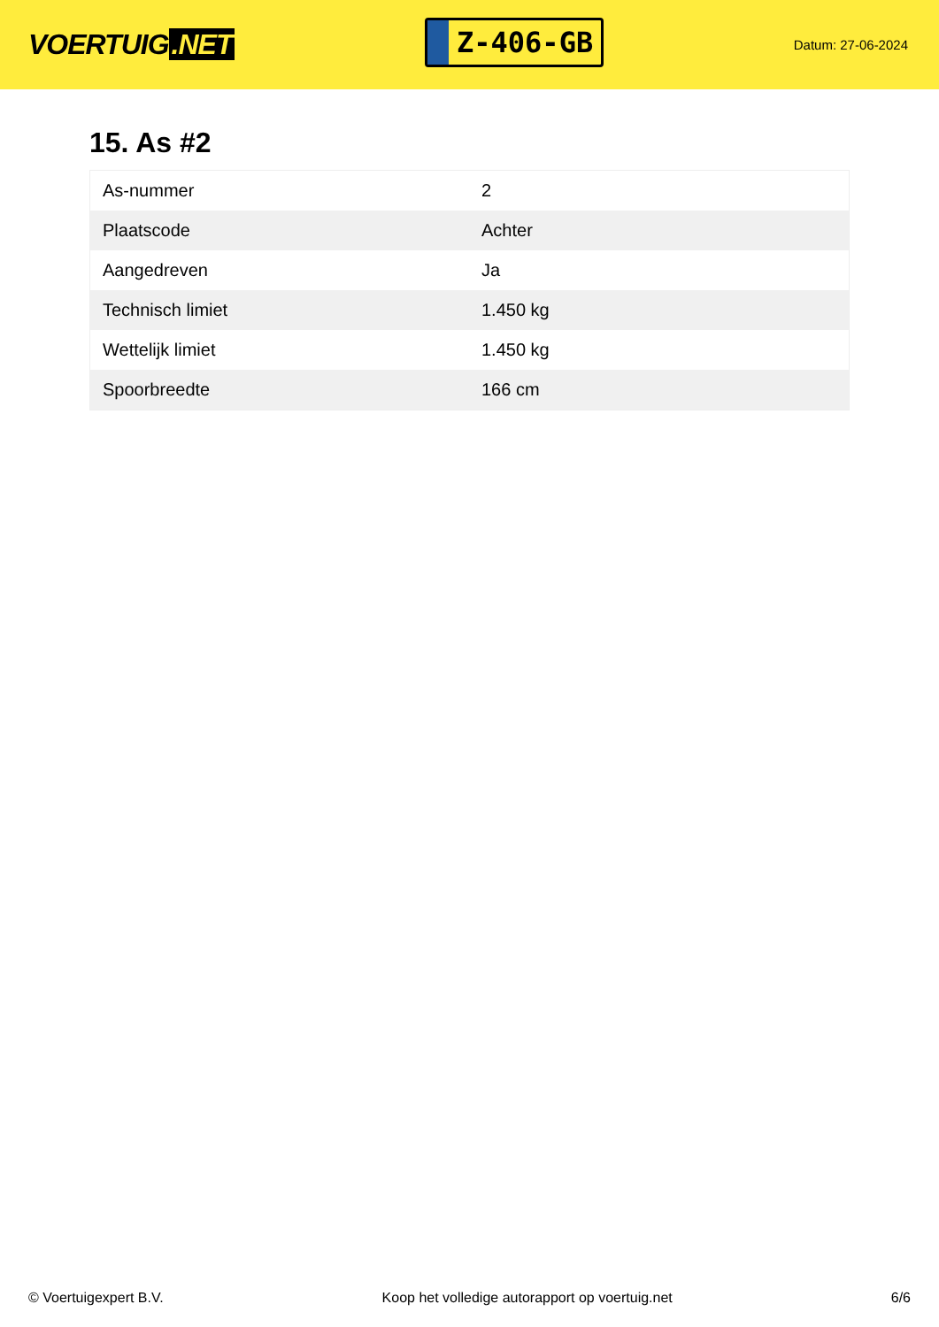VOERTUIG.NET
Z-406-GB
Datum: 27-06-2024
15. As #2
| As-nummer | 2 |
| Plaatscode | Achter |
| Aangedreven | Ja |
| Technisch limiet | 1.450 kg |
| Wettelijk limiet | 1.450 kg |
| Spoorbreedte | 166 cm |
© Voertuigexpert B.V. Koop het volledige autorapport op voertuig.net 6/6